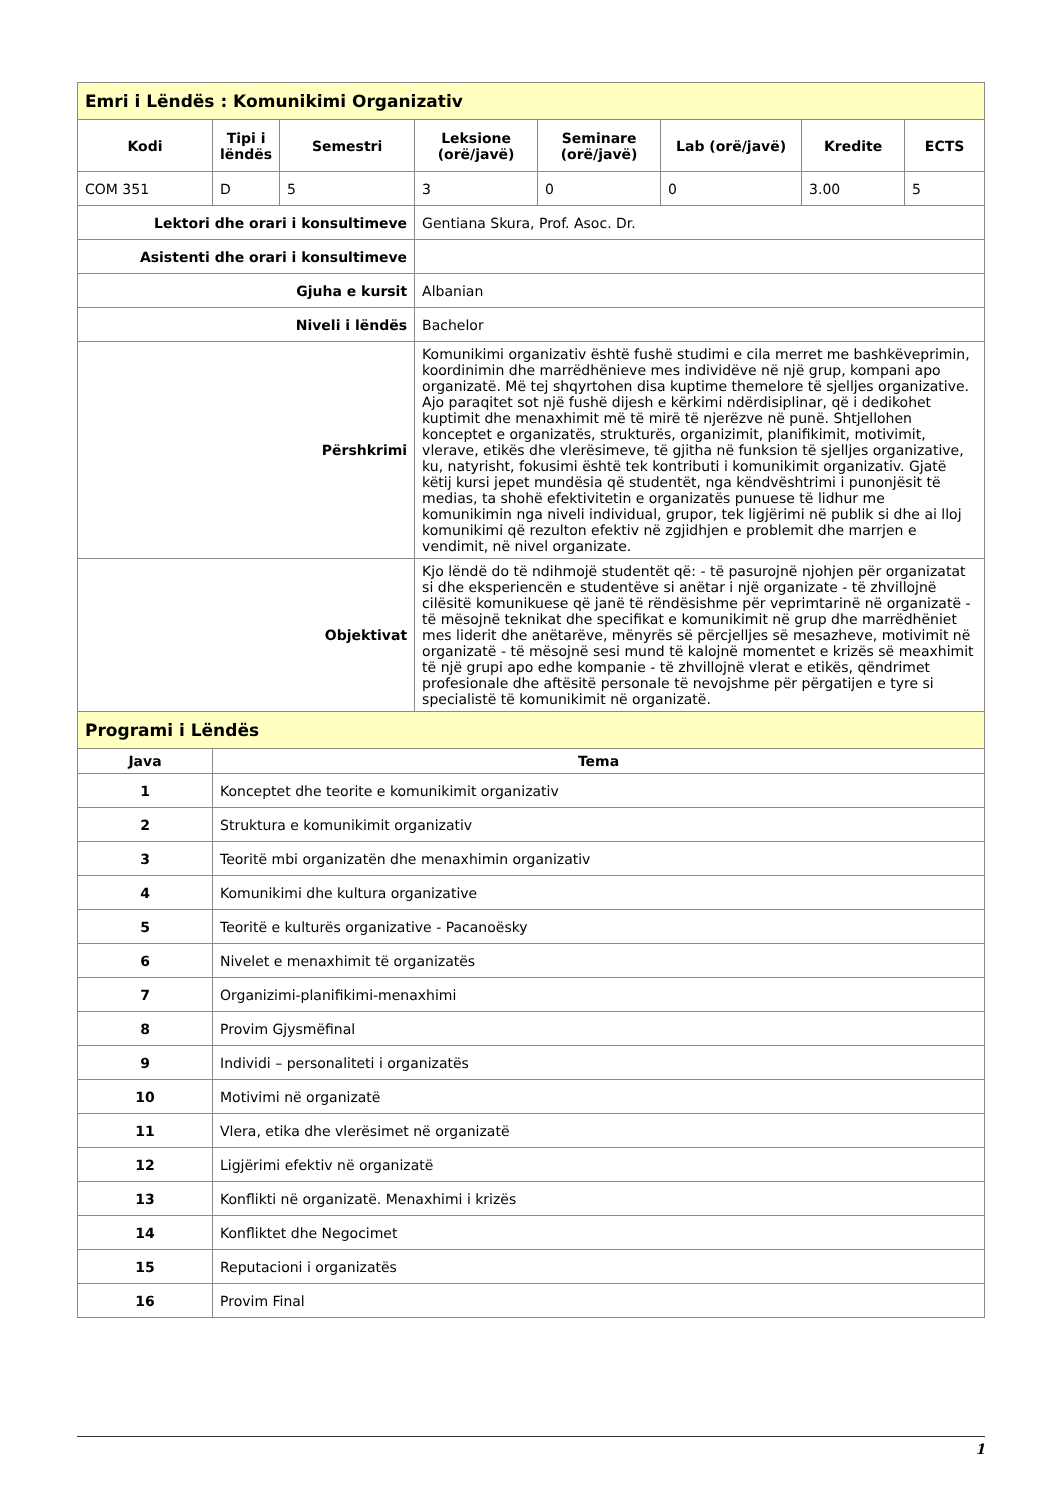| Emri i Lëndës : Komunikimi Organizativ | | | | | | | |
| Kodi | Tipi i lëndës | Semestri | Leksione (orë/javë) | Seminare (orë/javë) | Lab (orë/javë) | Kredite | ECTS |
| COM 351 | D | 5 | 3 | 0 | 0 | 3.00 | 5 |
| Lektori dhe orari i konsultimeve | | | Gentiana Skura, Prof. Asoc. Dr. | | | | |
| Asistenti dhe orari i konsultimeve | | | | | | | |
| Gjuha e kursit | | | Albanian | | | | |
| Niveli i lëndës | | | Bachelor | | | | |
| Përshkrimi | | | Komunikimi organizativ është fushë studimi e cila merret me bashkëveprimin, koordinimin dhe marrëdhënieve mes individëve në një grup, kompani apo organizatë. Më tej shqyrtohen disa kuptime themelore të sjelljes organizative. Ajo paraqitet sot një fushë dijesh e kërkimi ndërdisiplinar, që i dedikohet kuptimit dhe menaxhimit më të mirë të njerëzve në punë. Shtjellohen konceptet e organizatës, strukturës, organizimit, planifikimit, motivimit, vlerave, etikës dhe vlerësimeve, të gjitha në funksion të sjelljes organizative, ku, natyrisht, fokusimi është tek kontributi i komunikimit organizativ. Gjatë këtij kursi jepet mundësia që studentët, nga këndvështrimi i punonjësit të medias, ta shohë efektivitetin e organizatës punuese të lidhur me komunikimin nga niveli individual, grupor, tek ligjërimi në publik si dhe ai lloj komunikimi që rezulton efektiv në zgjidhjen e problemit dhe marrjen e vendimit, në nivel organizate. | | | | |
| Objektivat | | | Kjo lëndë do të ndihmojë studentët që: - të pasurojnë njohjen për organizatat si dhe eksperiencën e studentëve si anëtar i një organizate - të zhvillojnë cilësitë komunikuese që janë të rëndësishme për veprimtarinë në organizatë - të mësojnë teknikat dhe specifikat e komunikimit në grup dhe marrëdhëniet mes liderit dhe anëtarëve, mënyrës së përcjelljes së mesazheve, motivimit në organizatë - të mësojnë sesi mund të kalojnë momentet e krizës së meaxhimit të një grupi apo edhe kompanie - të zhvillojnë vlerat e etikës, qëndrimet profesionale dhe aftësitë personale të nevojshme për përgatijen e tyre si specialistë të komunikimit në organizatë. | | | | |
| Programi i Lëndës | | | | | | | |
| Java | Tema | | | | | | |
| 1 | Konceptet dhe teorite e komunikimit organizativ | | | | | | |
| 2 | Struktura e komunikimit organizativ | | | | | | |
| 3 | Teoritë mbi organizatën dhe menaxhimin organizativ | | | | | | |
| 4 | Komunikimi dhe kultura organizative | | | | | | |
| 5 | Teoritë e kulturës organizative - Pacanoësky | | | | | | |
| 6 | Nivelet e menaxhimit të organizatës | | | | | | |
| 7 | Organizimi-planifikimi-menaxhimi | | | | | | |
| 8 | Provim Gjysmëfinal | | | | | | |
| 9 | Individi – personaliteti i organizatës | | | | | | |
| 10 | Motivimi në organizatë | | | | | | |
| 11 | Vlera, etika dhe vlerësimet në organizatë | | | | | | |
| 12 | Ligjërimi efektiv në organizatë | | | | | | |
| 13 | Konflikti në organizatë. Menaxhimi i krizës | | | | | | |
| 14 | Konfliktet dhe Negocimet | | | | | | |
| 15 | Reputacioni i organizatës | | | | | | |
| 16 | Provim Final | | | | | | |
1